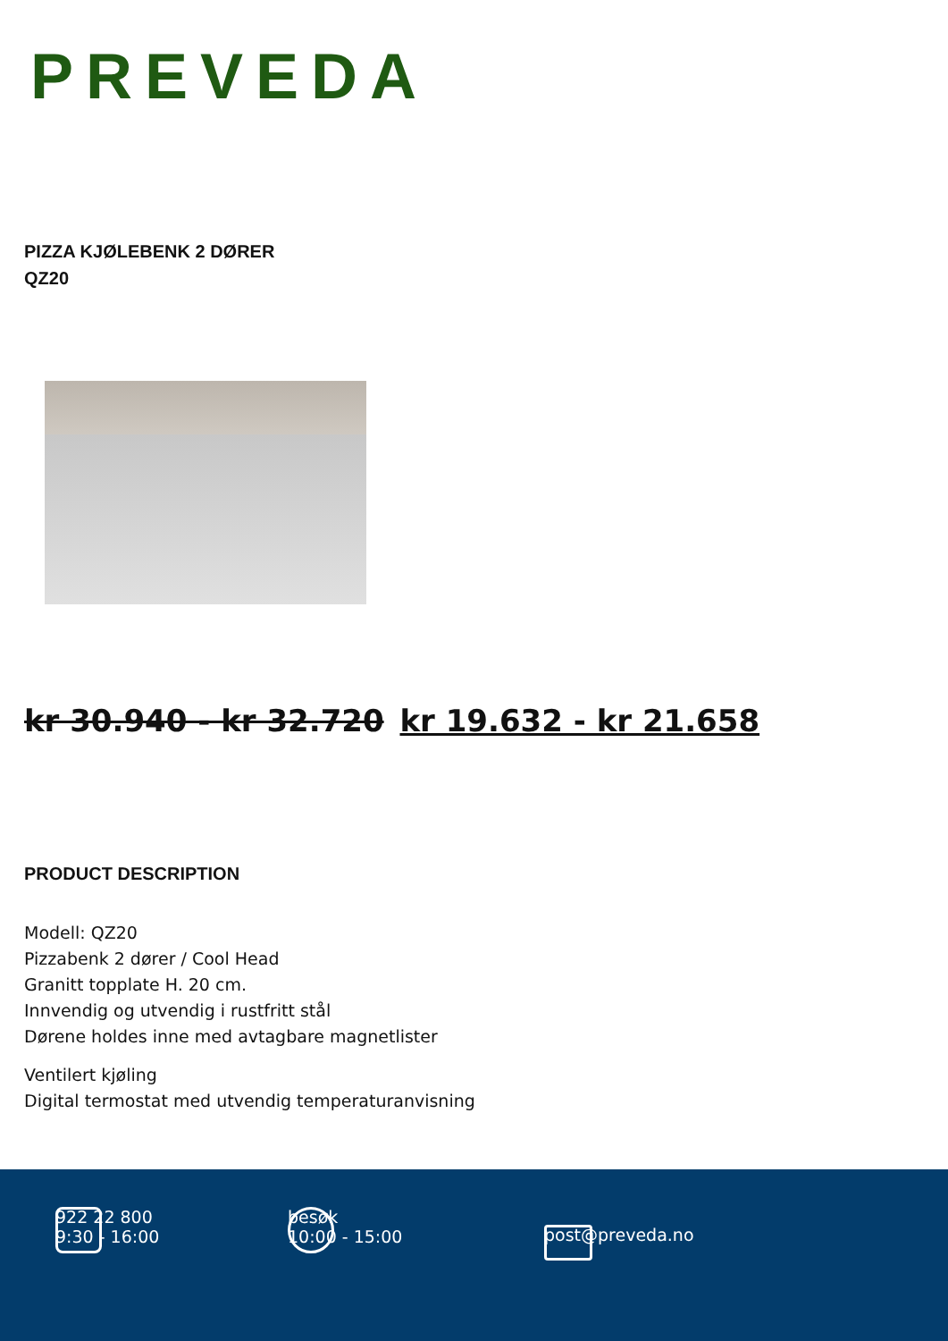PREVEDA
PIZZA KJØLEBENK 2 DØRER
QZ20
kr 30.940 - kr 32.720 kr 19.632 - kr 21.658
PRODUCT DESCRIPTION
Modell: QZ20
Pizzabenk 2 dører / Cool Head
Granitt topplate H. 20 cm.
Innvendig og utvendig i rustfritt stål
Dørene holdes inne med avtagbare magnetlister
Ventilert kjøling
Digital termostat med utvendig temperaturanvisning
922 22 800
9:30 - 16:00
besøk
10:00 - 15:00
post@preveda.no